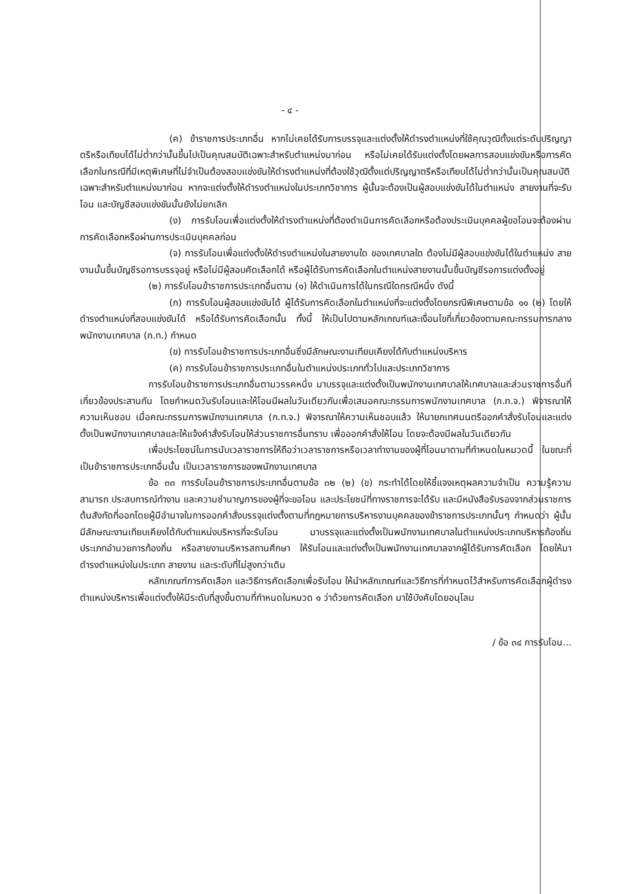- ๔ -
(ค) ข้าราชการประเภทอื่น หากไม่เคยได้รับการบรรจุและแต่งตั้งให้ดำรงตำแหน่งที่ใช้คุณวุฒิตั้งแต่ระดับปริญญาตรีหรือเทียบได้ไม่ต่ำกว่านั้นขึ้นไปเป็นคุณสมบัติเฉพาะสำหรับตำแหน่งมาก่อน หรือไม่เคยได้รับแต่งตั้งโดยผลการสอบแข่งขันหรือการคัดเลือกในกรณีที่มีเหตุพิเศษที่ไม่จำเป็นต้องสอบแข่งขันให้ดำรงตำแหน่งที่ต้องใช้วุฒิตั้งแต่ปริญญาตรีหรือเทียบได้ไม่ต่ำกว่านั้นเป็นคุณสมบัติเฉพาะสำหรับตำแหน่งมาก่อน หากจะแต่งตั้งให้ดำรงตำแหน่งในประเภทวิชาการ ผู้นั้นจะต้องเป็นผู้สอบแข่งขันได้ในตำแหน่ง สายงานที่จะรับโอน และบัญชีสอบแข่งขันนั้นยังไม่ยกเลิก
(ง) การรับโอนเพื่อแต่งตั้งให้ดำรงตำแหน่งที่ต้องดำเนินการคัดเลือกหรือต้องประเมินบุคคลผู้ขอโอนจะต้องผ่านการคัดเลือกหรือผ่านการประเมินบุคคลก่อน
(จ) การรับโอนเพื่อแต่งตั้งให้ดำรงตำแหน่งในสายงานใด ของเทศบาลใด ต้องไม่มีผู้สอบแข่งขันได้ในตำแหน่ง สายงานนั้นขึ้นบัญชีรอการบรรจุอยู่ หรือไม่มีผู้สอบคัดเลือกได้ หรือผู้ได้รับการคัดเลือกในตำแหน่งสายงานนั้นขึ้นบัญชีรอการแต่งตั้งอยู่
(๒) การรับโอนข้าราชการประเภทอื่นตาม (๑) ให้ดำเนินการได้ในกรณีใดกรณีหนึ่ง ดังนี้
(ก) การรับโอนผู้สอบแข่งขันได้ ผู้ได้รับการคัดเลือกในตำแหน่งที่จะแต่งตั้งโดยกรณีพิเศษตามข้อ ๑๑ (๒) โดยให้ดำรงตำแหน่งที่สอบแข่งขันได้ หรือได้รับการคัดเลือกนั้น ทั้งนี้ ให้เป็นไปตามหลักเกณฑ์และเงื่อนไขที่เกี่ยวข้องตามคณะกรรมการกลางพนักงานเทศบาล (ก.ท.) กำหนด
(ข) การรับโอนข้าราชการประเภทอื่นซึ่งมีลักษณะงานเทียบเคียงได้กับตำแหน่งบริหาร
(ค) การรับโอนข้าราชการประเภทอื่นในตำแหน่งประเภททั่วไปและประเภทวิชาการ
การรับโอนข้าราชการประเภทอื่นตามวรรคหนึ่ง มาบรรจุและแต่งตั้งเป็นพนักงานเทศบาลให้เทศบาลและส่วนราชการอื่นที่เกี่ยวข้องประสานกัน โดยกำหนดวันรับโอนและให้โอนมีผลในวันเดียวกันเพื่อเสนอคณะกรรมการพนักงานเทศบาล (ก.ท.จ.) พิจารณาให้ความเห็นชอบ เมื่อคณะกรรมการพนักงานเทศบาล (ก.ท.จ.) พิจารณาให้ความเห็นชอบแล้ว ให้นายกเทศมนตรีออกคำสั่งรับโอนและแต่งตั้งเป็นพนักงานเทศบาลและให้แจ้งคำสั่งรับโอนให้ส่วนราชการอื่นทราบ เพื่อออกคำสั่งให้โอน โดยจะต้องมีผลในวันเดียวกัน
เพื่อประโยชน์ในการนับเวลาราชการให้ถือว่าเวลาราชการหรือเวลาทำงานของผู้ที่โอนมาตามที่กำหนดในหมวดนี้ ในขณะที่เป็นข้าราชการประเภทอื่นนั้น เป็นเวลาราชการของพนักงานเทศบาล
ข้อ ๓๓ การรับโอนข้าราชการประเภทอื่นตามข้อ ๓๒ (๒) (ข) กระทำได้โดยให้ชี้แจงเหตุผลความจำเป็น ความรู้ความสามารถ ประสบการณ์ทำงาน และความชำนาญการของผู้ที่จะขอโอน และประโยชน์ที่ทางราชการจะได้รับ และมีหนังสือรับรองจากส่วนราชการต้นสังกัดที่ออกโดยผู้มีอำนาจในการออกคำสั่งบรรจุแต่งตั้งตามที่กฎหมายการบริหารงานบุคคลของข้าราชการประเภทนั้นๆ กำหนดว่า ผู้นั้นมีลักษณะงานเทียบเคียงได้กับตำแหน่งบริหารที่จะรับโอน มาบรรจุและแต่งตั้งเป็นพนักงานเทศบาลในตำแหน่งประเภทบริหารท้องถิ่น ประเภทอำนวยการท้องถิ่น หรือสายงานบริหารสถานศึกษา ให้รับโอนและแต่งตั้งเป็นพนักงานเทศบาลจากผู้ได้รับการคัดเลือก โดยให้มาดำรงตำแหน่งในประเภท สายงาน และระดับที่ไม่สูงกว่าเดิม
หลักเกณฑ์การคัดเลือก และวิธีการคัดเลือกเพื่อรับโอน ให้นำหลักเกณฑ์และวิธีการที่กำหนดไว้สำหรับการคัดเลือกผู้ดำรงตำแหน่งบริหารเพื่อแต่งตั้งให้มีระดับที่สูงขึ้นตามที่กำหนดในหมวด ๑ ว่าด้วยการคัดเลือก มาใช้บังคับโดยอนุโลม
/ ข้อ ๓๔ การรับโอน...